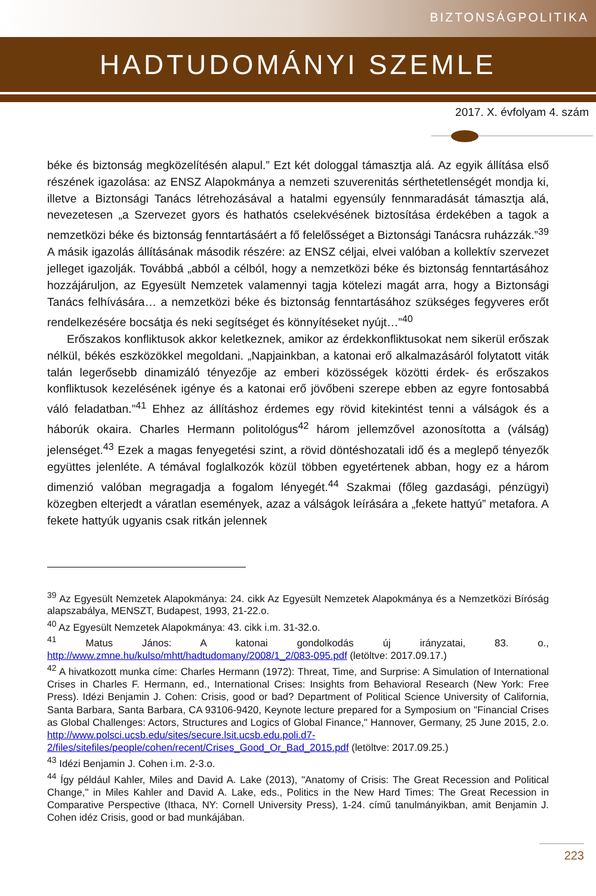BIZTONSÁGPOLITIKA
HADTUDOMÁNYI SZEMLE
2017. X. évfolyam 4. szám
béke és biztonság megközelítésén alapul.” Ezt két dologgal támasztja alá. Az egyik állítása első részének igazolása: az ENSZ Alapokmánya a nemzeti szuverenitás sérthetetlenségét mondja ki, illetve a Biztonsági Tanács létrehozásával a hatalmi egyensúly fennmaradását támasztja alá, nevezetesen „a Szervezet gyors és hathatós cselekvésének biztosítása érdekében a tagok a nemzetközi béke és biztonság fenntartásáért a fő felelősséget a Biztonsági Tanácsra ruházzák.”<sup>39</sup> A másik igazolás állításának második részére: az ENSZ céljai, elvei valóban a kollektív szervezet jelleget igazolják. Továbbá „abból a célból, hogy a nemzetközi béke és biztonság fenntartásához hozzájáruljon, az Egyesült Nemzetek valamennyi tagja kötelezi magát arra, hogy a Biztonsági Tanács felhívására… a nemzetközi béke és biztonság fenntartásához szükséges fegyveres erőt rendelkezésére bocsátja és neki segítséget és könnyítéseket nyújt…”<sup>40</sup>
Erőszakos konfliktusok akkor keletkeznek, amikor az érdekkonfliktusokat nem sikerül erőszak nélkül, békés eszközökkel megoldani. „Napjainkban, a katonai erő alkalmazásáról folytatott viták talán legerősebb dinamizáló tényezője az emberi közösségek közötti érdek- és erőszakos konfliktusok kezelésének igénye és a katonai erő jövőbeni szerepe ebben az egyre fontosabbá váló feladatban.”<sup>41</sup> Ehhez az állításhoz érdemes egy rövid kitekintést tenni a válságok és a háborúk okaira. Charles Hermann politológus<sup>42</sup> három jellemzővel azonosította a (válság) jelenséget.<sup>43</sup> Ezek a magas fenyegetési szint, a rövid döntéshozatali idő és a meglepő tényezők együttes jelenléte. A témával foglalkozók közül többen egyetértenek abban, hogy ez a három dimenzió valóban megragadja a fogalom lényegét.<sup>44</sup> Szakmai (főleg gazdasági, pénzügyi) közegben elterjedt a váratlan események, azaz a válságok leírására a „fekete hattyú” metafora. A fekete hattyúk ugyanis csak ritkán jelennek
<sup>39</sup> Az Egyesült Nemzetek Alapokmánya: 24. cikk Az Egyesült Nemzetek Alapokmánya és a Nemzetközi Bíróság alapszabálya, MENSZT, Budapest, 1993, 21-22.o.
<sup>40</sup> Az Egyesült Nemzetek Alapokmánya: 43. cikk i.m. 31-32.o.
<sup>41</sup> Matus János: A katonai gondolkodás új irányzatai, 83. o., http://www.zmne.hu/kulso/mhtt/hadtudomany/2008/1_2/083-095.pdf (letöltve: 2017.09.17.)
<sup>42</sup> A hivatkozott munka címe: Charles Hermann (1972): Threat, Time, and Surprise: A Simulation of International Crises in Charles F. Hermann, ed., International Crises: Insights from Behavioral Research (New York: Free Press). Idézi Benjamin J. Cohen: Crisis, good or bad? Department of Political Science University of California, Santa Barbara, Santa Barbara, CA 93106-9420, Keynote lecture prepared for a Symposium on "Financial Crises as Global Challenges: Actors, Structures and Logics of Global Finance," Hannover, Germany, 25 June 2015, 2.o. http://www.polsci.ucsb.edu/sites/secure.lsit.ucsb.edu.poli.d7-2/files/sitefiles/people/cohen/recent/Crises_Good_Or_Bad_2015.pdf (letöltve: 2017.09.25.)
<sup>43</sup> Idézi Benjamin J. Cohen i.m. 2-3.o.
<sup>44</sup> Így például Kahler, Miles and David A. Lake (2013), "Anatomy of Crisis: The Great Recession and Political Change," in Miles Kahler and David A. Lake, eds., Politics in the New Hard Times: The Great Recession in Comparative Perspective (Ithaca, NY: Cornell University Press), 1-24. című tanulmányikban, amit Benjamin J. Cohen idéz Crisis, good or bad munkájában.
223